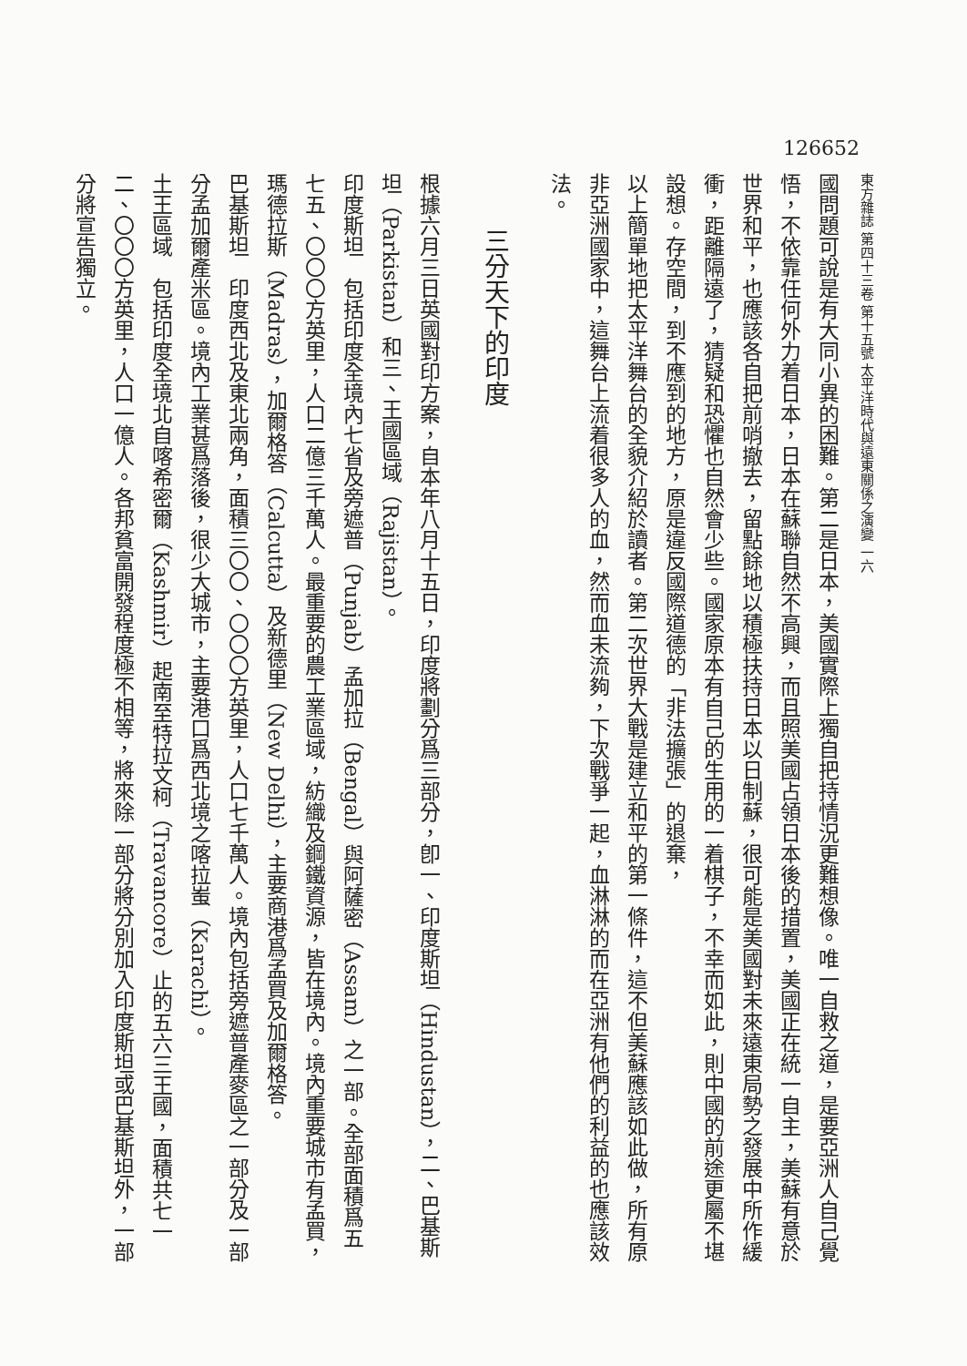126652
東方雜誌 第四十三卷 第十五號 太平洋時代與遠東關係之演變 一六
國問題可說是有大同小異的困難。第二是日本，美國實際上獨自把持情況更難想像。唯一自救之道，是要亞洲人自己覺悟，不依靠任何外力着日本，日本在蘇聯自然不高興，而且照美國占領日本後的措置，美國正在統一自主，美蘇有意於世界和平，也應該各自把前哨撤去，留點餘地以積極扶持日本以日制蘇，很可能是美國對未來遠東局勢之發展中所作緩衝，距離隔遠了，猜疑和恐懼也自然會少些。國家原本有自己的生用的一着棋子，不幸而如此，則中國的前途更屬不堪設想。存空間，到不應到的地方，原是違反國際道德的「非法擴張」的退棄，
以上簡單地把太平洋舞台的全貌介紹於讀者。第二次世界大戰是建立和平的第一條件，這不但美蘇應該如此做，所有原非亞洲國家中，這舞台上流着很多人的血，然而血未流夠，下次戰爭一起，血淋淋的而在亞洲有他們的利益的也應該效法。
三分天下的印度
根據六月三日英國對印方案，自本年八月十五日，印度將劃分爲三部分，卽一、印度斯坦（Hindustan），二、巴基斯坦（Parkistan）和三、王國區域（Rajistan）。
印度斯坦　包括印度全境內七省及旁遮普（Punjab）孟加拉（Bengal）與阿薩密（Assam）之一部。全部面積爲五七五、〇〇〇方英里，人口二億三千萬人。最重要的農工業區域，紡織及鋼鐵資源，皆在境內。境內重要城市有孟買，瑪德拉斯（Madras），加爾格答（Calcutta）及新德里（New Delhi），主要商港爲孟買及加爾格答。
巴基斯坦　印度西北及東北兩角，面積三〇〇、〇〇〇方英里，人口七千萬人。境內包括旁遮普產麥區之一部分及一部分孟加爾產米區。境內工業甚爲落後，很少大城市，主要港口爲西北境之喀拉蚩（Karachi）。
土王區域　包括印度全境北自喀希密爾（Kashmir）起南至特拉文柯（Travancore）止的五六三王國，面積共七一二、〇〇〇方英里，人口一億人。各邦貧富開發程度極不相等，將來除一部分將分別加入印度斯坦或巴基斯坦外，一部分將宣告獨立。